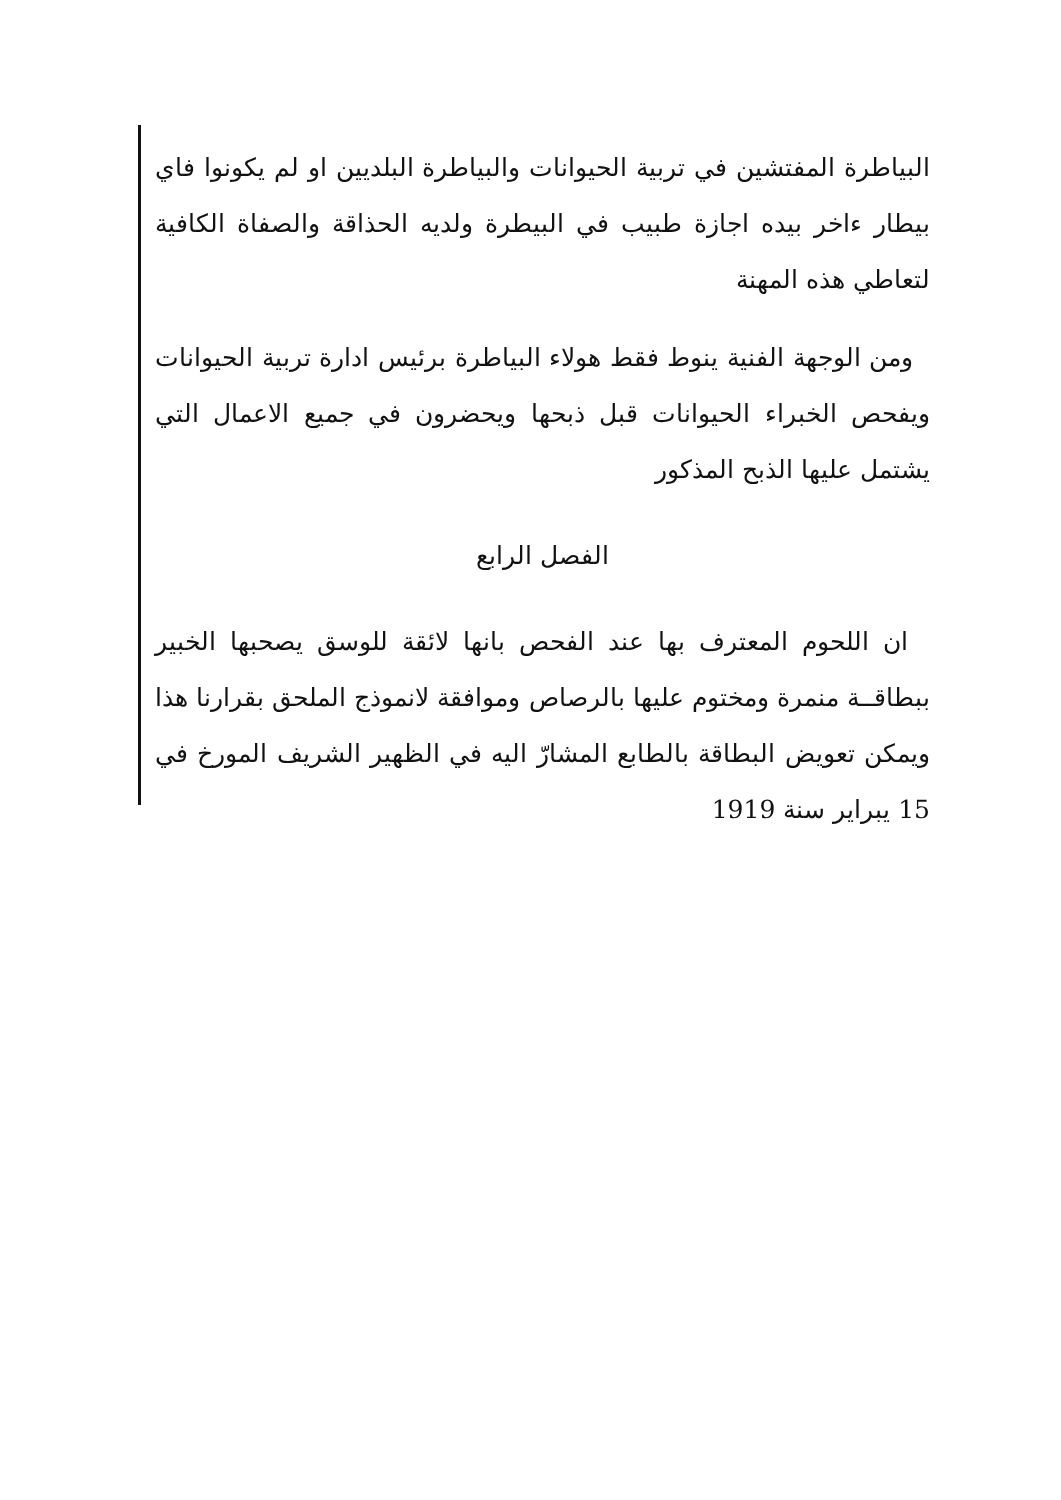البياطرة المفتشين في تربية الحيوانات والبياطرة البلديين او لم يكونوا فاي بيطار ءاخر بيده اجازة طبيب في البيطرة ولديه الحذاقة والصفاة الكافية لتعاطي هذه المهنة
ومن الوجهة الفنية ينوط فقط هولاء البياطرة برئيس ادارة تربية الحيوانات ويفحص الخبراء الحيوانات قبل ذبحها ويحضرون في جميع الاعمال التي يشتمل عليها الذبح المذكور
الفصل الرابع
ان اللحوم المعترف بها عند الفحص بانها لائقة للوسق يصحبها الخبير ببطاقــة منمرة ومختوم عليها بالرصاص وموافقة لانموذج الملحق بقرارنا هذا ويمكن تعويض البطاقة بالطابع المشارّ اليه في الظهير الشريف المورخ في 15 يبراير سنة 1919